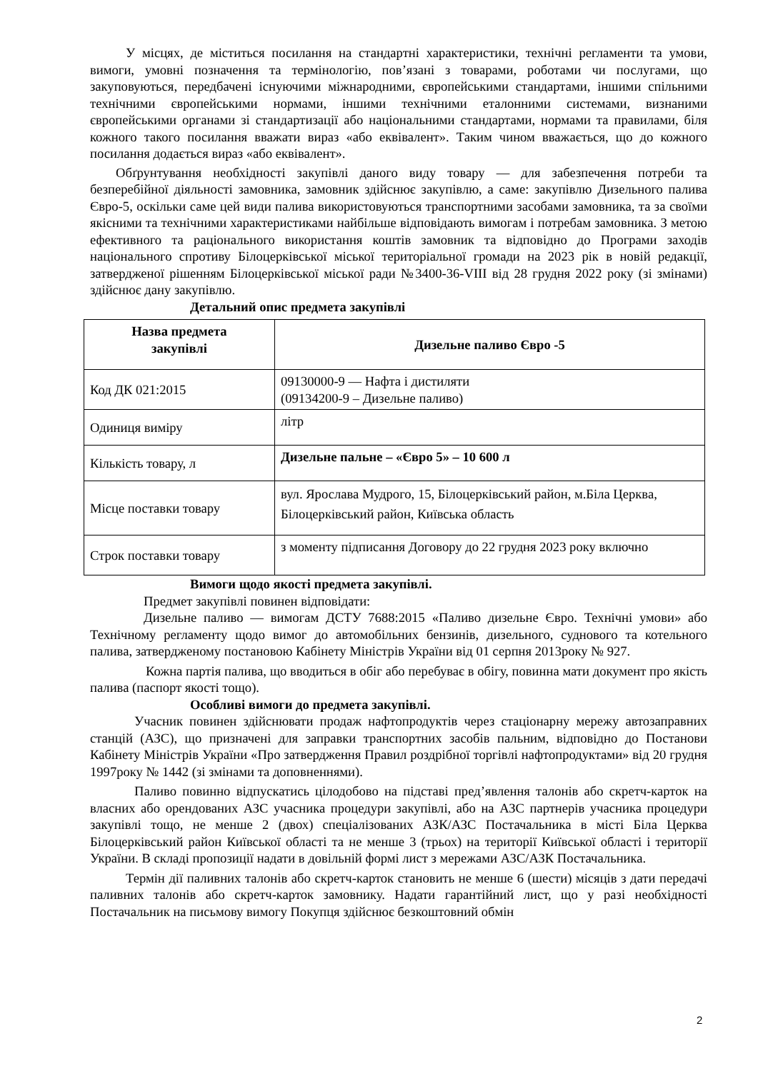У місцях, де міститься посилання на стандартні характеристики, технічні регламенти та умови, вимоги, умовні позначення та термінологію, пов’язані з товарами, роботами чи послугами, що закуповуються, передбачені існуючими міжнародними, європейськими стандартами, іншими спільними технічними європейськими нормами, іншими технічними еталонними системами, визнаними європейськими органами зі стандартизації або національними стандартами, нормами та правилами, біля кожного такого посилання вважати вираз «або еквівалент». Таким чином вважається, що до кожного посилання додається вираз «або еквівалент».
Обґрунтування необхідності закупівлі даного виду товару — для забезпечення потреби та безперебійної діяльності замовника, замовник здійснює закупівлю, а саме: закупівлю Дизельного палива Євро-5, оскільки саме цей види палива використовуються транспортними засобами замовника, та за своїми якісними та технічними характеристиками найбільше відповідають вимогам і потребам замовника. З метою ефективного та раціонального використання коштів замовник та відповідно до Програми заходів національного спротиву Білоцерківської міської територіальної громади на 2023 рік в новій редакції, затвердженої рішенням Білоцерківської міської ради №3400-36-VIII від 28 грудня 2022 року (зі змінами) здійснює дану закупівлю.
Детальний опис предмета закупівлі
| Назва предмета закупівлі | Дизельне паливо Євро -5 |
| Код ДК 021:2015 | 09130000-9 — Нафта і дистиляти (09134200-9 – Дизельне паливо) |
| Одиниця виміру | літр |
| Кількість товару, л | Дизельне пальне – «Євро 5» – 10 600 л |
| Місце поставки товару | вул. Ярослава Мудрого, 15, Білоцерківський район, м.Біла Церква, Білоцерківський район, Київська область |
| Строк поставки товару | з моменту підписання Договору до 22 грудня 2023 року включно |
Вимоги щодо якості предмета закупівлі.
Предмет закупівлі повинен відповідати:
Дизельне паливо — вимогам ДСТУ 7688:2015 «Паливо дизельне Євро. Технічні умови» або Технічному регламенту щодо вимог до автомобільних бензинів, дизельного, суднового та котельного палива, затвердженому постановою Кабінету Міністрів України від 01 серпня 2013року № 927.
Кожна партія палива, що вводиться в обіг або перебуває в обігу, повинна мати документ про якість палива (паспорт якості тощо).
Особливі вимоги до предмета закупівлі.
Учасник повинен здійснювати продаж нафтопродуктів через стаціонарну мережу автозаправних станцій (АЗС), що призначені для заправки транспортних засобів пальним, відповідно до Постанови Кабінету Міністрів України «Про затвердження Правил роздрібної торгівлі нафтопродуктами» від 20 грудня 1997року № 1442 (зі змінами та доповненнями).
Паливо повинно відпускатись цілодобово на підставі пред’явлення талонів або скретч-карток на власних або орендованих АЗС учасника процедури закупівлі, або на АЗС партнерів учасника процедури закупівлі тощо, не менше 2 (двох) спеціалізованих АЗК/АЗС Постачальника в місті Біла Церква Білоцерківський район Київської області та не менше 3 (трьох) на території Київської області і території України. В складі пропозиції надати в довільній формі лист з мережами АЗС/АЗК Постачальника.
Термін дії паливних талонів або скретч-карток становить не менше 6 (шести) місяців з дати передачі паливних талонів або скретч-карток замовнику. Надати гарантійний лист, що у разі необхідності Постачальник на письмову вимогу Покупця здійснює безкоштовний обмін
2